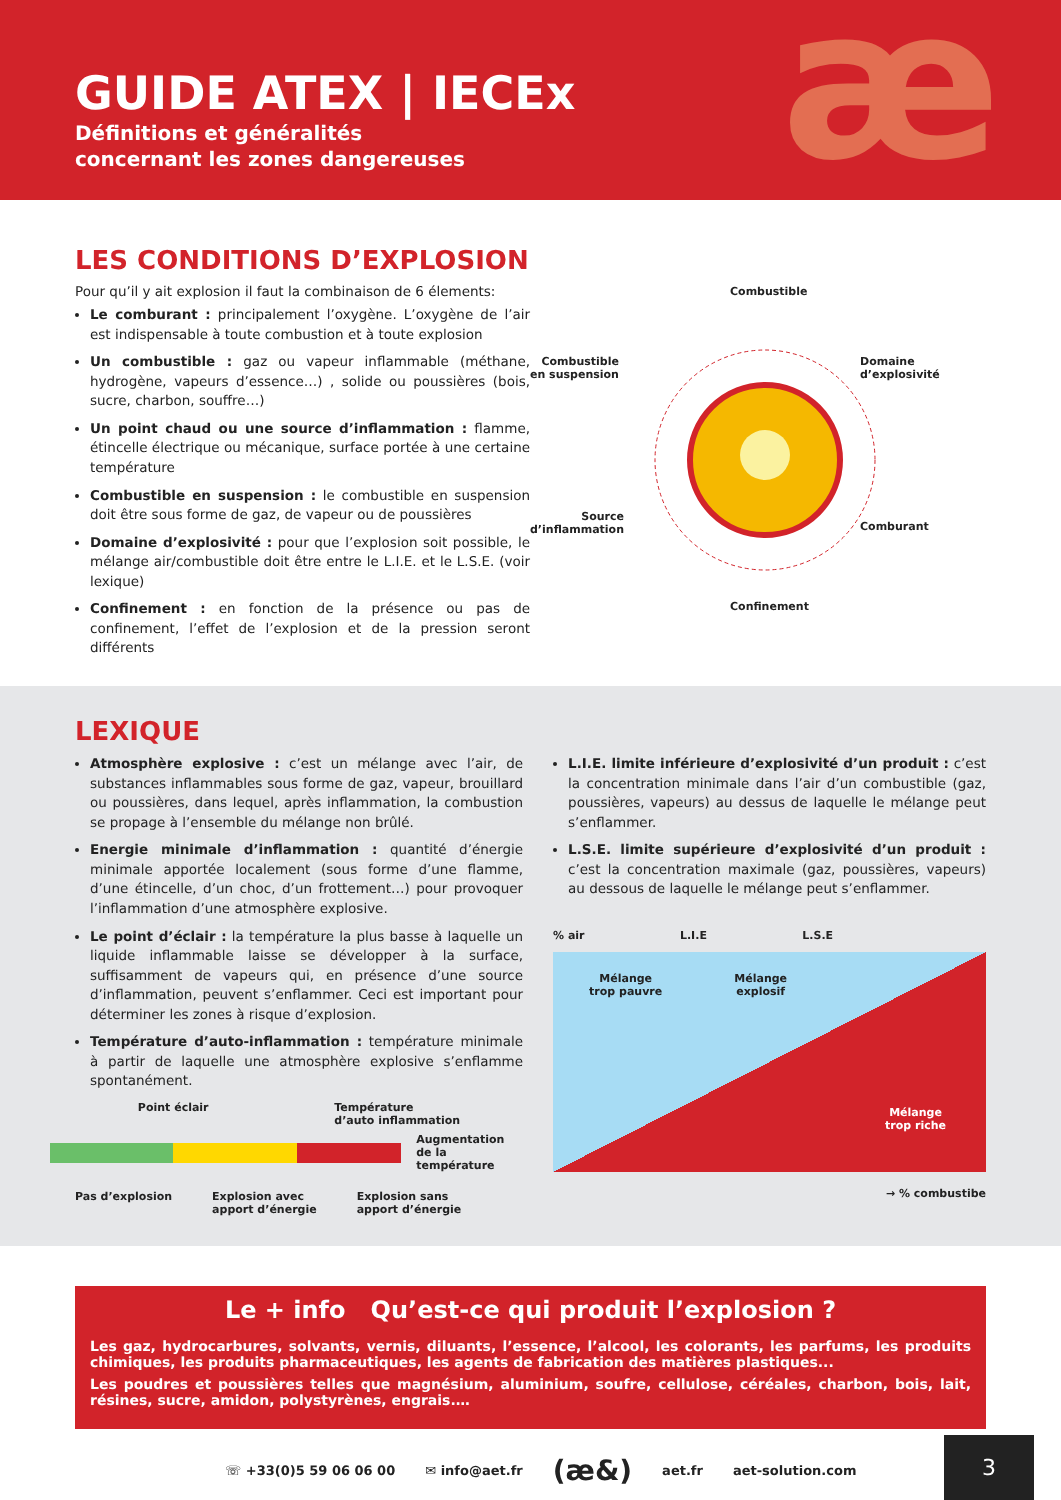æ
GUIDE ATEX | IECEx
Définitions et généralités
concernant les zones dangereuses
LES CONDITIONS D’EXPLOSION
Pour qu’il y ait explosion il faut la combinaison de 6 élements:
Le comburant : principalement l’oxygène. L’oxygène de l’air est indispensable à toute combustion et à toute explosion
Un combustible : gaz ou vapeur inflammable (méthane, hydrogène, vapeurs d’essence…) , solide ou poussières (bois, sucre, charbon, souffre…)
Un point chaud ou une source d’inflammation : flamme, étincelle électrique ou mécanique, surface portée à une certaine température
Combustible en suspension : le combustible en suspension doit être sous forme de gaz, de vapeur ou de poussières
Domaine d’explosivité : pour que l’explosion soit possible, le mélange air/combustible doit être entre le L.I.E. et le L.S.E. (voir lexique)
Confinement : en fonction de la présence ou pas de confinement, l’effet de l’explosion et de la pression seront différents
Combustible
Combustible
en suspension
Domaine
d’explosivité
Source
d’inflammation
Comburant
Confinement
LEXIQUE
Atmosphère explosive : c’est un mélange avec l’air, de substances inflammables sous forme de gaz, vapeur, brouillard ou poussières, dans lequel, après inflammation, la combustion se propage à l’ensemble du mélange non brûlé.
Energie minimale d’inflammation : quantité d’énergie minimale apportée localement (sous forme d’une flamme, d’une étincelle, d’un choc, d’un frottement…) pour provoquer l’inflammation d’une atmosphère explosive.
Le point d’éclair : la température la plus basse à laquelle un liquide inflammable laisse se développer à la surface, suffisamment de vapeurs qui, en présence d’une source d’inflammation, peuvent s’enflammer. Ceci est important pour déterminer les zones à risque d’explosion.
Température d’auto-inflammation : température minimale à partir de laquelle une atmosphère explosive s’enflamme spontanément.
Point éclair Température
d’auto inflammation
Augmentation
de la température
Pas d’explosion Explosion avec
apport d’énergie Explosion sans
apport d’énergie
L.I.E. limite inférieure d’explosivité d’un produit : c’est la concentration minimale dans l’air d’un combustible (gaz, poussières, vapeurs) au dessus de laquelle le mélange peut s’enflammer.
L.S.E. limite supérieure d’explosivité d’un produit : c’est la concentration maximale (gaz, poussières, vapeurs) au dessous de laquelle le mélange peut s’enflammer.
% air L.I.E L.S.E
Mélange
trop pauvre Mélange
explosif
Mélange
trop riche
→ % combustibe
Le + info Qu’est-ce qui produit l’explosion ?
Les gaz, hydrocarbures, solvants, vernis, diluants, l’essence, l’alcool, les colorants, les parfums, les produits chimiques, les produits pharmaceutiques, les agents de fabrication des matières plastiques...
Les poudres et poussières telles que magnésium, aluminium, soufre, cellulose, céréales, charbon, bois, lait, résines, sucre, amidon, polystyrènes, engrais.…
☏ +33(0)5 59 06 06 00 ✉ info@aet.fr (æ&) aet.fr aet-solution.com
3